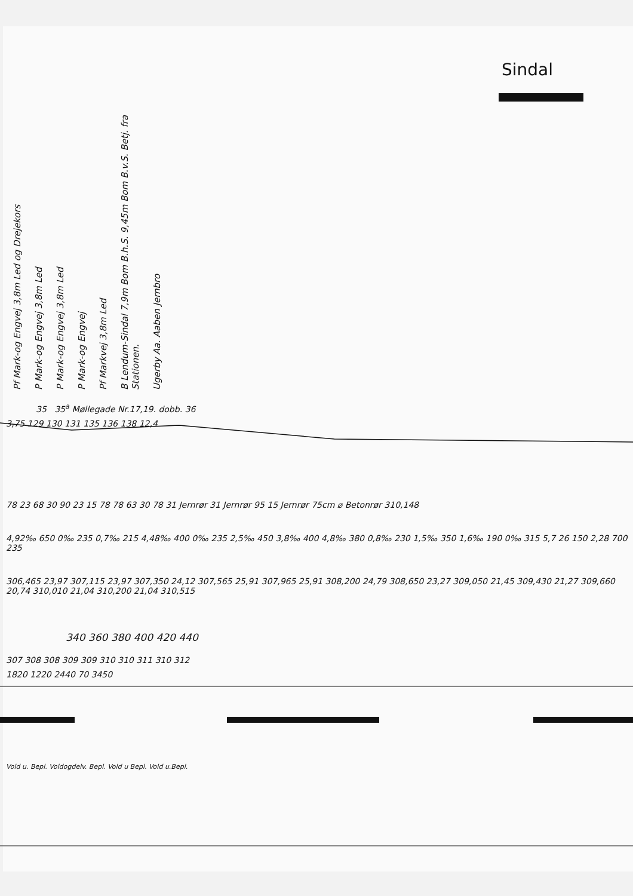Sindal
Pf Mark-og Engvej 3,8m Led og Drejekors
P Mark-og Engvej 3,8m Led
P Mark-og Engvej 3,8m Led
P Mark-og Engvej
Pf Markvej 3,8m Led
B Lendum-Sindal 7,9m Bom B.h.S. 9,45m Bom B.v.S. Betj. fra Stationen.
Ugerby Aa. Aaben Jernbro
35 35<sup>a</sup> Møllegade Nr.17,19. dobb. 36
3,75 129 130 131 135 136 138 12,4
78 23 68 30 90 23 15 78 78 63 30 78 31 Jernrør 31 Jernrør 95 15 Jernrør 75cm ⌀ Betonrør 310,148
4,92‰ 650 0‰ 235 0,7‰ 215 4,48‰ 400 0‰ 235 2,5‰ 450 3,8‰ 400 4,8‰ 380 0,8‰ 230 1,5‰ 350 1,6‰ 190 0‰ 315 5,7 26 150 2,28 700 235
306,465 23,97 307,115 23,97 307,350 24,12 307,565 25,91 307,965 25,91 308,200 24,79 308,650 23,27 309,050 21,45 309,430 21,27 309,660 20,74 310,010 21,04 310,200 21,04 310,515
340 360 380 400 420 440
307 308 308 309 309 310 310 311 310 312
1820 1220 2440 70 3450
Vold u. Bepl. Voldogdelv. Bepl. Vold u Bepl. Vold u.Bepl.